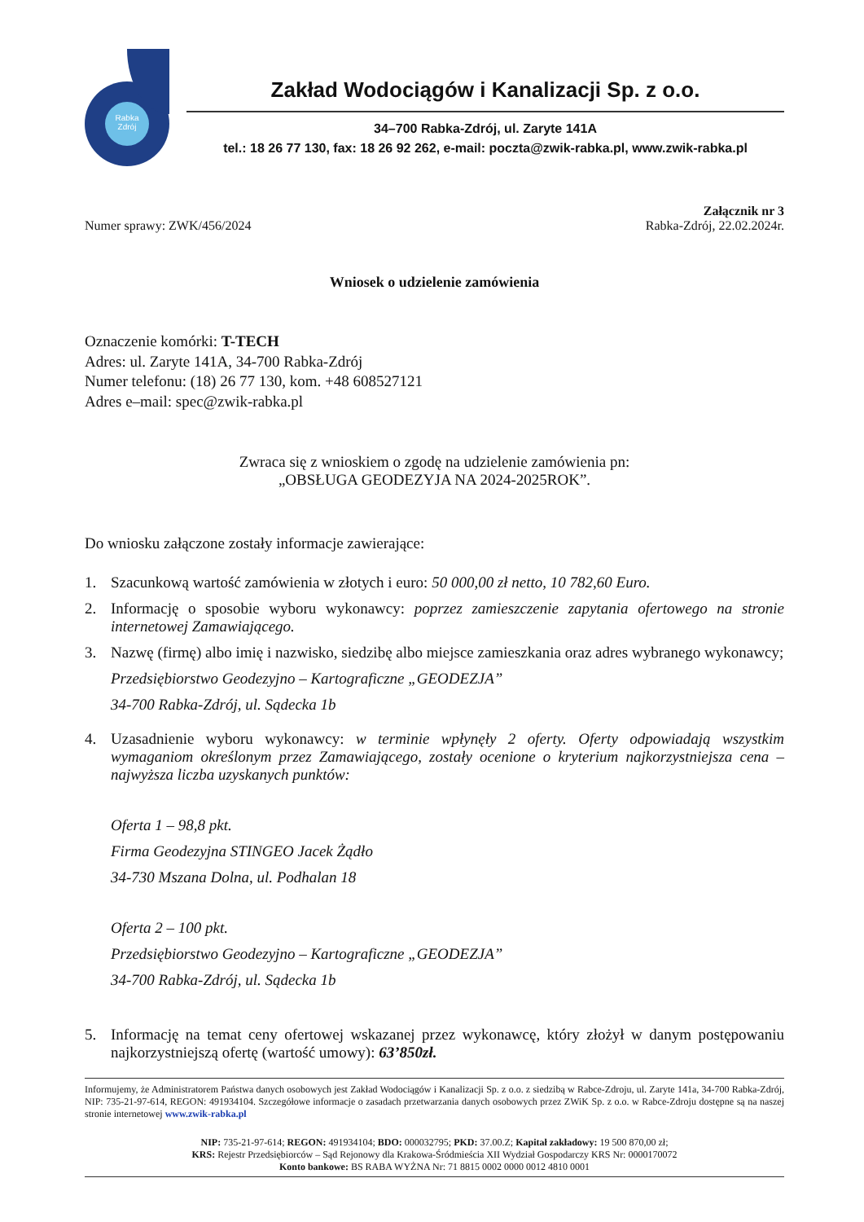Rabka Zdrój
Zakład Wodociągów i Kanalizacji Sp. z o.o.
34–700 Rabka-Zdrój, ul. Zaryte 141A
tel.: 18 26 77 130, fax: 18 26 92 262, e-mail: poczta@zwik-rabka.pl, www.zwik-rabka.pl
Numer sprawy: ZWK/456/2024 Załącznik nr 3
Rabka-Zdrój, 22.02.2024r.
Wniosek o udzielenie zamówienia
Oznaczenie komórki: T-TECH
Adres: ul. Zaryte 141A, 34-700 Rabka-Zdrój
Numer telefonu: (18) 26 77 130, kom. +48 608527121
Adres e–mail: spec@zwik-rabka.pl
Zwraca się z wnioskiem o zgodę na udzielenie zamówienia pn:
„OBSŁUGA GEODEZYJA NA 2024-2025ROK”.
Do wniosku załączone zostały informacje zawierające:
1. Szacunkową wartość zamówienia w złotych i euro: 50 000,00 zł netto, 10 782,60 Euro.
2. Informację o sposobie wyboru wykonawcy: poprzez zamieszczenie zapytania ofertowego na stronie internetowej Zamawiającego.
3. Nazwę (firmę) albo imię i nazwisko, siedzibę albo miejsce zamieszkania oraz adres wybranego wykonawcy;
Przedsiębiorstwo Geodezyjno – Kartograficzne „GEODEZJA”
34-700 Rabka-Zdrój, ul. Sądecka 1b
4. Uzasadnienie wyboru wykonawcy: w terminie wpłynęły 2 oferty. Oferty odpowiadają wszystkim wymaganiom określonym przez Zamawiającego, zostały ocenione o kryterium najkorzystniejsza cena – najwyższa liczba uzyskanych punktów:
Oferta 1 – 98,8 pkt.
Firma Geodezyjna STINGEO Jacek Żądło
34-730 Mszana Dolna, ul. Podhalan 18
Oferta 2 – 100 pkt.
Przedsiębiorstwo Geodezyjno – Kartograficzne „GEODEZJA”
34-700 Rabka-Zdrój, ul. Sądecka 1b
5. Informację na temat ceny ofertowej wskazanej przez wykonawcę, który złożył w danym postępowaniu najkorzystniejszą ofertę (wartość umowy): 63’850zł.
Informujemy, że Administratorem Państwa danych osobowych jest Zakład Wodociągów i Kanalizacji Sp. z o.o. z siedzibą w Rabce-Zdroju, ul. Zaryte 141a, 34-700 Rabka-Zdrój, NIP: 735-21-97-614, REGON: 491934104. Szczegółowe informacje o zasadach przetwarzania danych osobowych przez ZWiK Sp. z o.o. w Rabce-Zdroju dostępne są na naszej stronie internetowej www.zwik-rabka.pl
NIP: 735-21-97-614; REGON: 491934104; BDO: 000032795; PKD: 37.00.Z; Kapitał zakładowy: 19 500 870,00 zł;
KRS: Rejestr Przedsiębiorców – Sąd Rejonowy dla Krakowa-Śródmieścia XII Wydział Gospodarczy KRS Nr: 0000170072
Konto bankowe: BS RABA WYŻNA Nr: 71 8815 0002 0000 0012 4810 0001